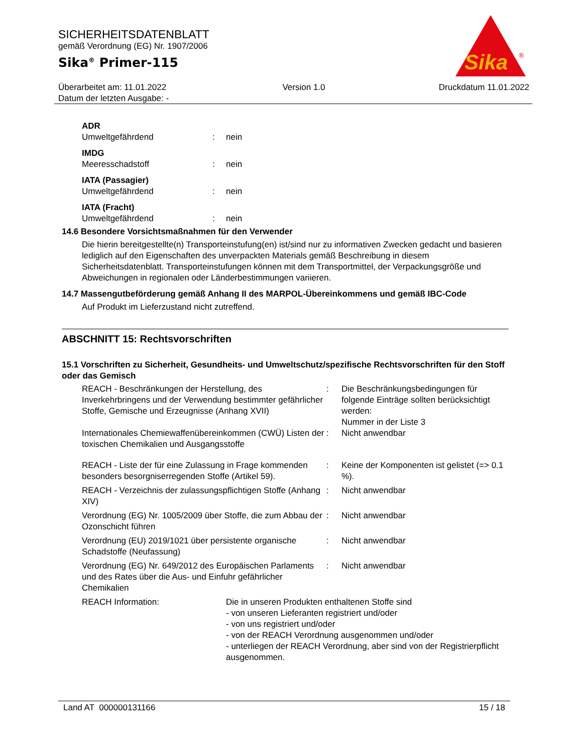SICHERHEITSDATENBLATT
gemäß Verordnung (EG) Nr. 1907/2006
Sika<sup>®</sup> Primer-115
Sika
®
Überarbeitet am: 11.01.2022
Datum der letzten Ausgabe: -
Version 1.0 Druckdatum 11.01.2022
ADR
| Umweltgefährdend | : | nein |
IMDG
| Meeresschadstoff | : | nein |
IATA (Passagier)
| Umweltgefährdend | : | nein |
IATA (Fracht)
| Umweltgefährdend | : | nein |
14.6 Besondere Vorsichtsmaßnahmen für den Verwender
Die hierin bereitgestellte(n) Transporteinstufung(en) ist/sind nur zu informativen Zwecken gedacht und basieren lediglich auf den Eigenschaften des unverpackten Materials gemäß Beschreibung in diesem Sicherheitsdatenblatt. Transporteinstufungen können mit dem Transportmittel, der Verpackungsgröße und Abweichungen in regionalen oder Länderbestimmungen variieren.
14.7 Massengutbeförderung gemäß Anhang II des MARPOL-Übereinkommens und gemäß IBC-Code
Auf Produkt im Lieferzustand nicht zutreffend.
ABSCHNITT 15: Rechtsvorschriften
15.1 Vorschriften zu Sicherheit, Gesundheits- und Umweltschutz/spezifische Rechtsvorschriften für den Stoff oder das Gemisch
| REACH - Beschränkungen der Herstellung, des Inverkehrbringens und der Verwendung bestimmter gefährlicher Stoffe, Gemische und Erzeugnisse (Anhang XVII) | : | Die Beschränkungsbedingungen für folgende Einträge sollten berücksichtigt werden: Nummer in der Liste 3 |
| Internationales Chemiewaffenübereinkommen (CWÜ) Listen der toxischen Chemikalien und Ausgangsstoffe | : | Nicht anwendbar |
| REACH - Liste der für eine Zulassung in Frage kommenden besonders besorgniserregenden Stoffe (Artikel 59). | : | Keine der Komponenten ist gelistet (=> 0.1 %). |
| REACH - Verzeichnis der zulassungspflichtigen Stoffe (Anhang XIV) | : | Nicht anwendbar |
| Verordnung (EG) Nr. 1005/2009 über Stoffe, die zum Abbau der Ozonschicht führen | : | Nicht anwendbar |
| Verordnung (EU) 2019/1021 über persistente organische Schadstoffe (Neufassung) | : | Nicht anwendbar |
| Verordnung (EG) Nr. 649/2012 des Europäischen Parlaments und des Rates über die Aus- und Einfuhr gefährlicher Chemikalien | : | Nicht anwendbar |
| REACH Information: | Die in unseren Produkten enthaltenen Stoffe sind - von unseren Lieferanten registriert und/oder - von uns registriert und/oder - von der REACH Verordnung ausgenommen und/oder - unterliegen der REACH Verordnung, aber sind von der Registrierpflicht ausgenommen. |
Land AT 000000131166 15 / 18